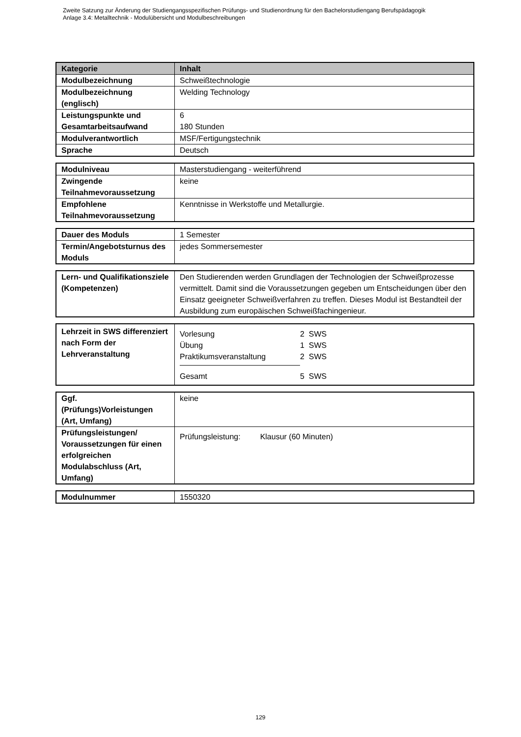Zweite Satzung zur Änderung der Studiengangsspezifischen Prüfungs- und Studienordnung für den Bachelorstudiengang Berufspädagogik
Anlage 3.4: Metalltechnik - Modulübersicht und Modulbeschreibungen
| Kategorie | Inhalt |
| --- | --- |
| Modulbezeichnung | Schweißtechnologie |
| Modulbezeichnung (englisch) | Welding Technology |
| Leistungspunkte und Gesamtarbeitsaufwand | 6 180 Stunden |
| Modulverantwortlich | MSF/Fertigungstechnik |
| Sprache | Deutsch |
| Modulniveau | Masterstudiengang - weiterführend |
| Zwingende Teilnahmevoraussetzung | keine |
| Empfohlene Teilnahmevoraussetzung | Kenntnisse in Werkstoffe und Metallurgie. |
| Dauer des Moduls | 1 Semester |
| Termin/Angebotsturnus des Moduls | jedes Sommersemester |
| Lern- und Qualifikationsziele (Kompetenzen) | Den Studierenden werden Grundlagen der Technologien der Schweißprozesse vermittelt. Damit sind die Voraussetzungen gegeben um Entscheidungen über den Einsatz geeigneter Schweißverfahren zu treffen. Dieses Modul ist Bestandteil der Ausbildung zum europäischen Schweißfachingenieur. |
| Lehrzeit in SWS differenziert nach Form der Lehrveranstaltung | / Vorlesung / 2 SWS / / Übung / 1 SWS / / Praktikumsveranstaltung / 2 SWS / / Gesamt / 5 SWS / |
| Ggf. (Prüfungs)Vorleistungen (Art, Umfang) | keine |
| Prüfungsleistungen/ Voraussetzungen für einen erfolgreichen Modulabschluss (Art, Umfang) | Prüfungsleistung: Klausur (60 Minuten) |
| Modulnummer | 1550320 |
129